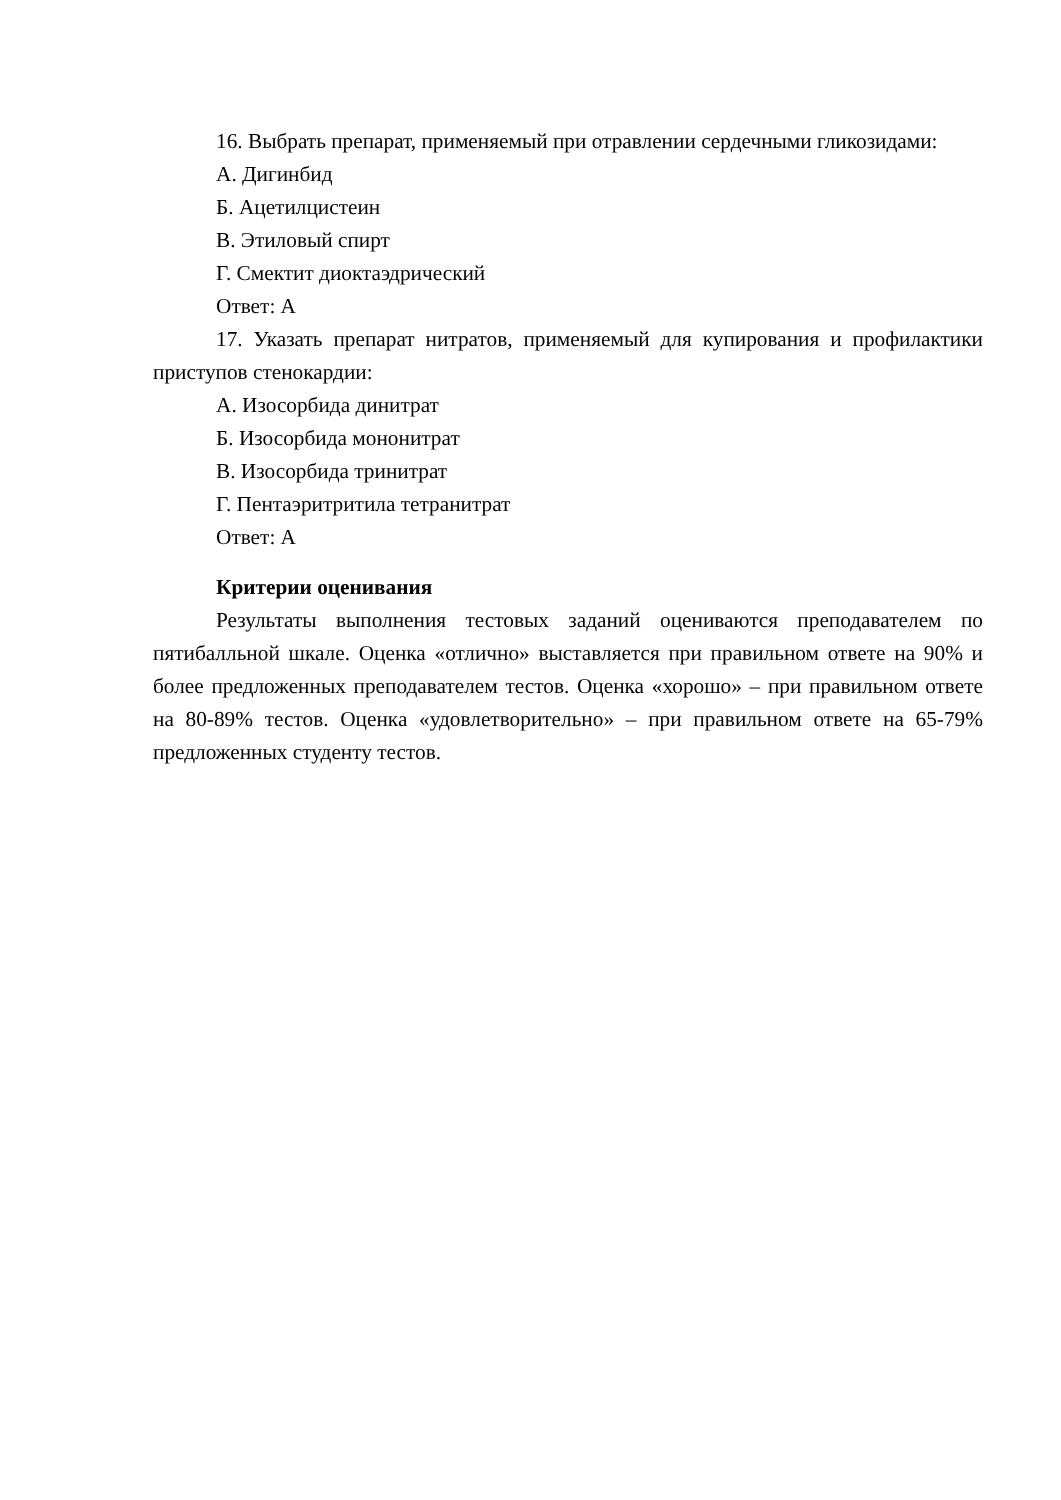16. Выбрать препарат, применяемый при отравлении сердечными гликозидами:
А. Дигинбид
Б. Ацетилцистеин
В. Этиловый спирт
Г. Смектит диоктаэдрический
Ответ: А
17. Указать препарат нитратов, применяемый для купирования и профилактики приступов стенокардии:
А. Изосорбида динитрат
Б. Изосорбида мононитрат
В. Изосорбида тринитрат
Г. Пентаэритритила тетранитрат
Ответ: А
Критерии оценивания
Результаты выполнения тестовых заданий оцениваются преподавателем по пятибалльной шкале. Оценка «отлично» выставляется при правильном ответе на 90% и более предложенных преподавателем тестов. Оценка «хорошо» – при правильном ответе на 80-89% тестов. Оценка «удовлетворительно» – при правильном ответе на 65-79% предложенных студенту тестов.